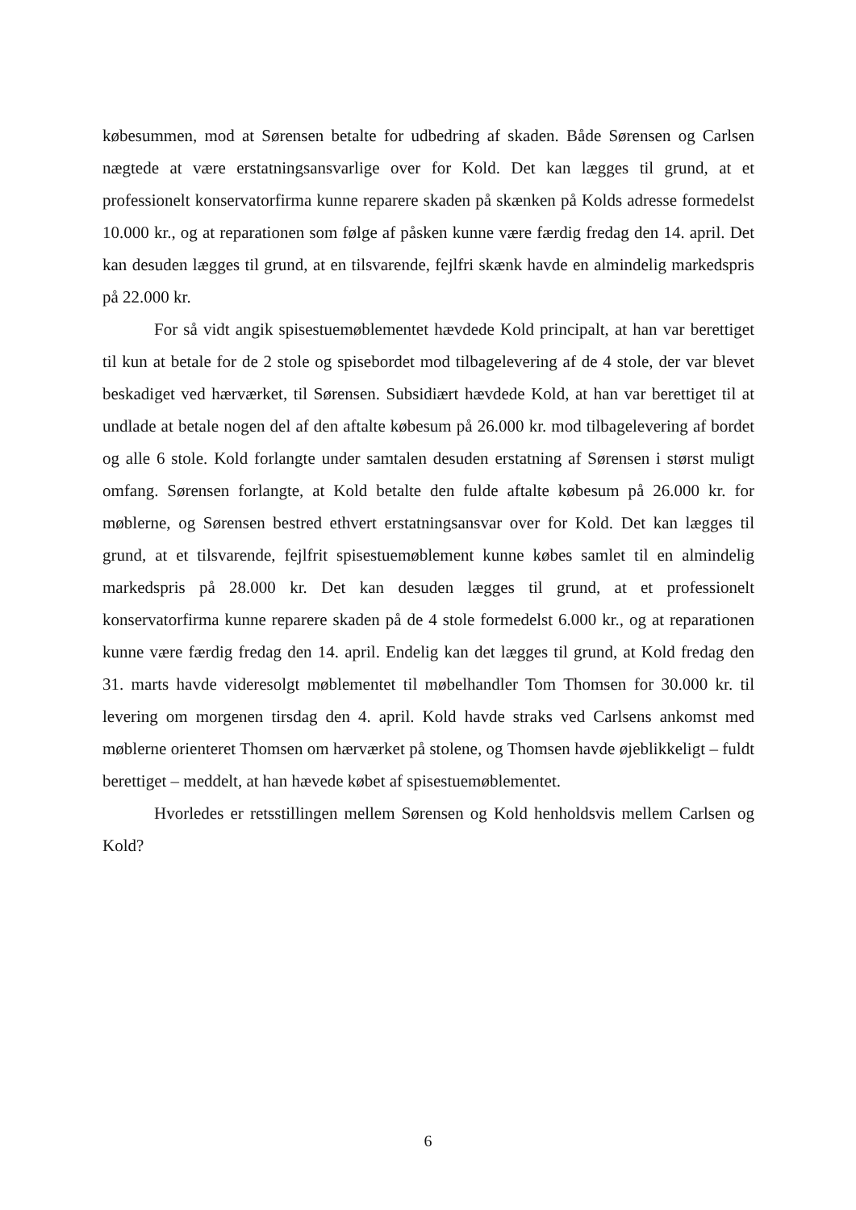købesummen, mod at Sørensen betalte for udbedring af skaden. Både Sørensen og Carlsen nægtede at være erstatningsansvarlige over for Kold. Det kan lægges til grund, at et professionelt konservatorfirma kunne reparere skaden på skænken på Kolds adresse formedelst 10.000 kr., og at reparationen som følge af påsken kunne være færdig fredag den 14. april. Det kan desuden lægges til grund, at en tilsvarende, fejlfri skænk havde en almindelig markedspris på 22.000 kr.
For så vidt angik spisestuemøblementet hævdede Kold principalt, at han var berettiget til kun at betale for de 2 stole og spisebordet mod tilbagelevering af de 4 stole, der var blevet beskadiget ved hærværket, til Sørensen. Subsidiært hævdede Kold, at han var berettiget til at undlade at betale nogen del af den aftalte købesum på 26.000 kr. mod tilbagelevering af bordet og alle 6 stole. Kold forlangte under samtalen desuden erstatning af Sørensen i størst muligt omfang. Sørensen forlangte, at Kold betalte den fulde aftalte købesum på 26.000 kr. for møblerne, og Sørensen bestred ethvert erstatningsansvar over for Kold. Det kan lægges til grund, at et tilsvarende, fejlfrit spisestuemøblement kunne købes samlet til en almindelig markedspris på 28.000 kr. Det kan desuden lægges til grund, at et professionelt konservatorfirma kunne reparere skaden på de 4 stole formedelst 6.000 kr., og at reparationen kunne være færdig fredag den 14. april. Endelig kan det lægges til grund, at Kold fredag den 31. marts havde videresolgt møblementet til møbelhandler Tom Thomsen for 30.000 kr. til levering om morgenen tirsdag den 4. april. Kold havde straks ved Carlsens ankomst med møblerne orienteret Thomsen om hærværket på stolene, og Thomsen havde øjeblikkeligt – fuldt berettiget – meddelt, at han hævede købet af spisestuemøblementet.
Hvorledes er retsstillingen mellem Sørensen og Kold henholdsvis mellem Carlsen og Kold?
6